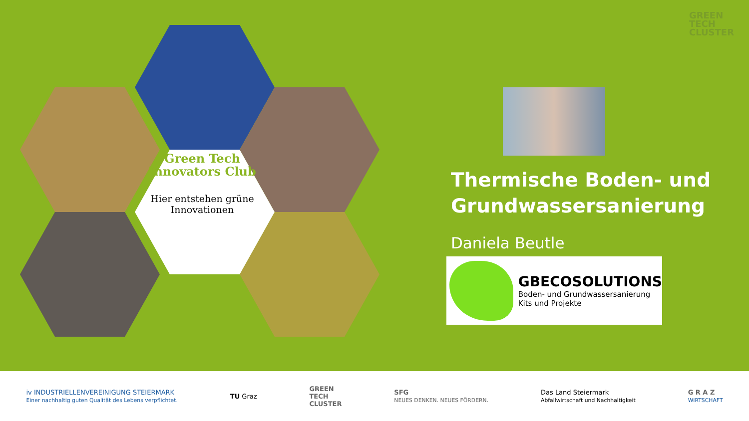GREEN
TECH
CLUSTER
Green Tech Innovators Club
Hier entstehen grüne Innovationen
Thermische Boden- und
Grundwassersanierung
Daniela Beutle
GBECOSOLUTIONS
Boden- und Grundwassersanierung
Kits und Projekte
iv INDUSTRIELLENVEREINIGUNG STEIERMARK
Einer nachhaltig guten Qualität des Lebens verpflichtet.
TU Graz
GREEN
TECH
CLUSTER
SFG
NEUES DENKEN. NEUES FÖRDERN.
Das Land Steiermark
Abfallwirtschaft und Nachhaltigkeit
G R A Z
WIRTSCHAFT